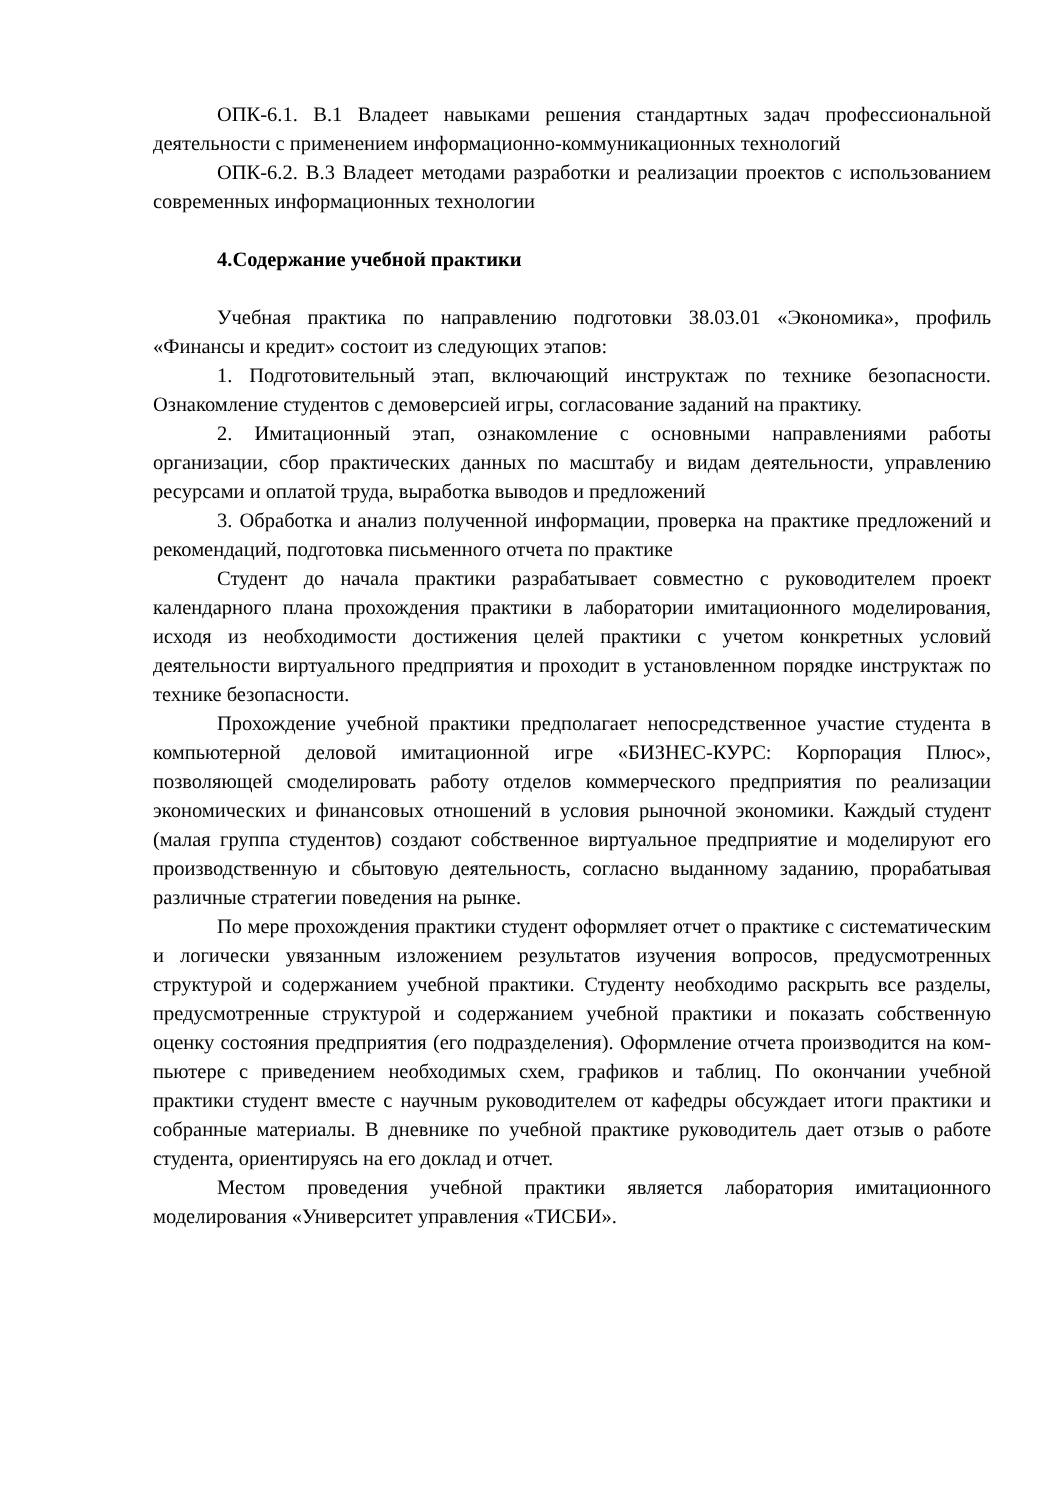ОПК-6.1. В.1 Владеет навыками решения стандартных задач професси­ональной деятельности с применением информационно-коммуникационных технологий
ОПК-6.2. В.3 Владеет методами разработки и реализации проектов с использованием современных информационных технологии
4.Содержание учебной практики
Учебная практика по направлению подготовки 38.03.01 «Экономика», профиль «Финансы и кредит» состоит из следующих этапов:
1. Подготовительный этап, включающий инструктаж по технике без­опасности. Ознакомление студентов с демоверсией игры, согласование зада­ний на практику.
2. Имитационный этап, ознакомление с основными направлениями ра­боты организации, сбор практических данных по масштабу и видам деятель­ности, управлению ресурсами и оплатой труда, выработка выводов и пред­ложений
3. Обработка и анализ полученной информации, проверка на практике предложений и рекомендаций, подготовка письменного отчета по практике
Студент до начала практики разрабатывает совместно с руководителем проект календарного плана прохождения практики в лаборатории имитаци­онного моделирования, исходя из необходимости достижения целей практи­ки с учетом конкретных условий деятельности виртуального предприятия и проходит в установленном порядке инструктаж по технике безопасности.
Прохождение учебной практики предполагает непосредственное уча­стие студента в компьютерной деловой имитационной игре «БИЗНЕС-КУРС: Корпорация Плюс», позволяющей смоделировать работу отделов коммерче­ского предприятия по реализации экономических и финансовых отношений в условия рыночной экономики. Каждый студент (малая группа студентов) со­здают собственное виртуальное предприятие и моделируют его производ­ственную и сбытовую деятельность, согласно выданному заданию, прораба­тывая различные стратегии поведения на рынке.
По мере прохождения практики студент оформляет отчет о практике с систематическим и логически увязанным изложением результатов изучения вопросов, предусмотренных структурой и содержанием учебной практики. Студенту необходимо раскрыть все разделы, предусмотренные структурой и содержанием учебной практики и показать собственную оценку состояния предприятия (его подразделения). Оформление отчета производится на ком­пьютере с приведением необходимых схем, графиков и таблиц. По оконча­нии учебной практики студент вместе с научным руководителем от кафедры обсуждает итоги практики и собранные материалы. В дневнике по учебной практике руководитель дает отзыв о работе студента, ориентируясь на его доклад и отчет.
Местом проведения учебной практики является лаборатория имитаци­онного моделирования «Университет управления «ТИСБИ».